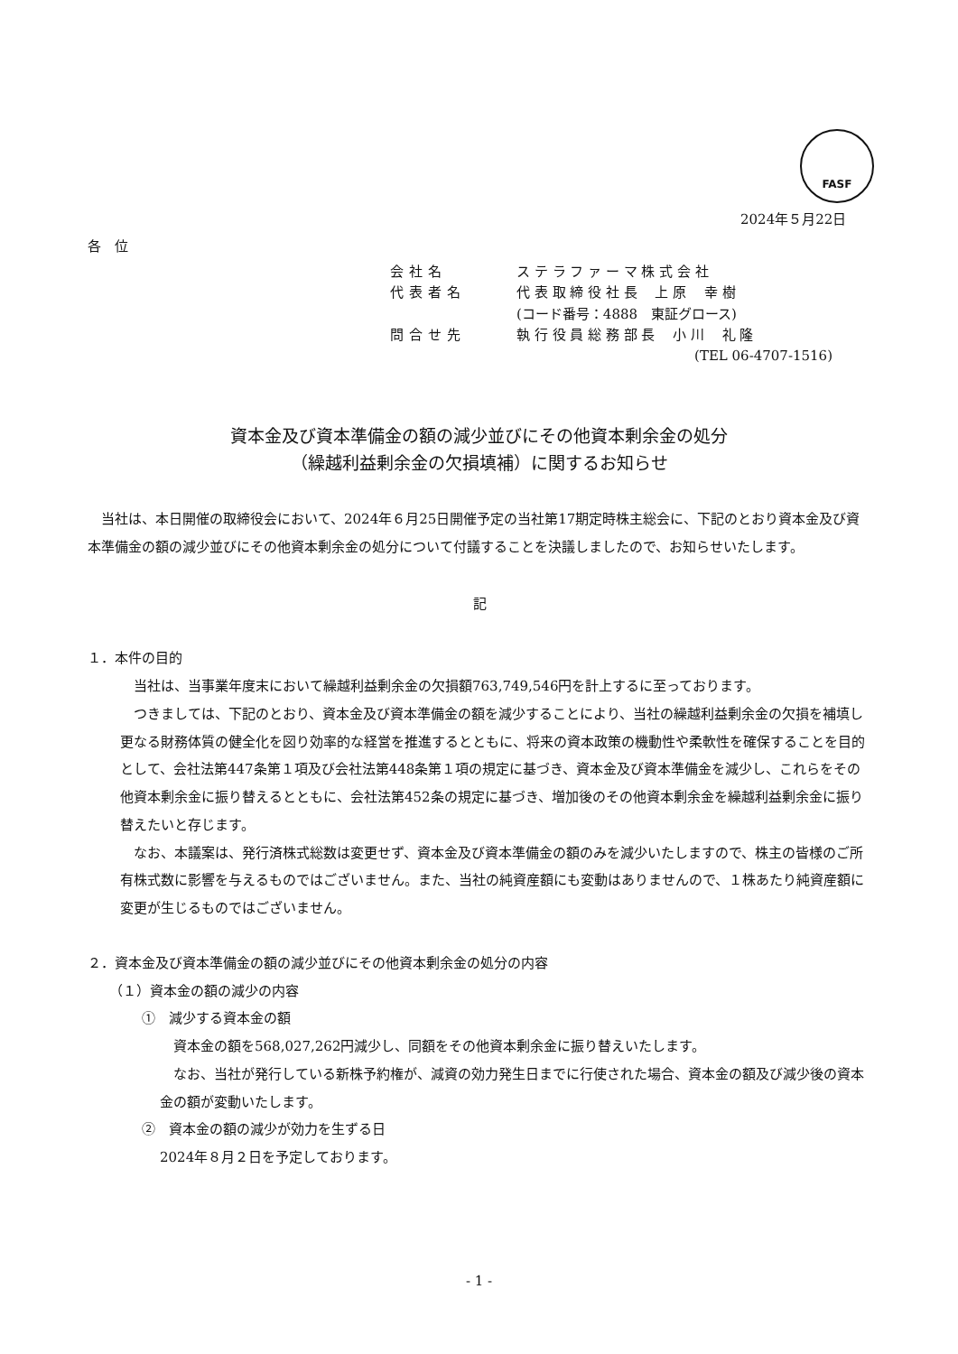FASF
2024年５月22日
各　位
会社名 ス テ ラ フ ァ ー マ 株 式 会 社
代表者名 代 表 取 締 役 社 長　 上 原　 幸 樹
(コード番号：4888　東証グロース)
問合せ先 執 行 役 員 総 務 部 長　 小 川　 礼 隆
(TEL 06-4707-1516)
資本金及び資本準備金の額の減少並びにその他資本剰余金の処分
（繰越利益剰余金の欠損填補）に関するお知らせ
　当社は、本日開催の取締役会において、2024年６月25日開催予定の当社第17期定時株主総会に、下記のとおり資本金及び資本準備金の額の減少並びにその他資本剰余金の処分について付議することを決議しましたので、お知らせいたします。
記
１．本件の目的
　当社は、当事業年度末において繰越利益剰余金の欠損額763,749,546円を計上するに至っております。
　つきましては、下記のとおり、資本金及び資本準備金の額を減少することにより、当社の繰越利益剰余金の欠損を補填し更なる財務体質の健全化を図り効率的な経営を推進するとともに、将来の資本政策の機動性や柔軟性を確保することを目的として、会社法第447条第１項及び会社法第448条第１項の規定に基づき、資本金及び資本準備金を減少し、これらをその他資本剰余金に振り替えるとともに、会社法第452条の規定に基づき、増加後のその他資本剰余金を繰越利益剰余金に振り替えたいと存じます。
　なお、本議案は、発行済株式総数は変更せず、資本金及び資本準備金の額のみを減少いたしますので、株主の皆様のご所有株式数に影響を与えるものではございません。また、当社の純資産額にも変動はありませんので、１株あたり純資産額に変更が生じるものではございません。
２．資本金及び資本準備金の額の減少並びにその他資本剰余金の処分の内容
（１）資本金の額の減少の内容
①　減少する資本金の額
　資本金の額を568,027,262円減少し、同額をその他資本剰余金に振り替えいたします。
　なお、当社が発行している新株予約権が、減資の効力発生日までに行使された場合、資本金の額及び減少後の資本金の額が変動いたします。
②　資本金の額の減少が効力を生ずる日
2024年８月２日を予定しております。
- 1 -